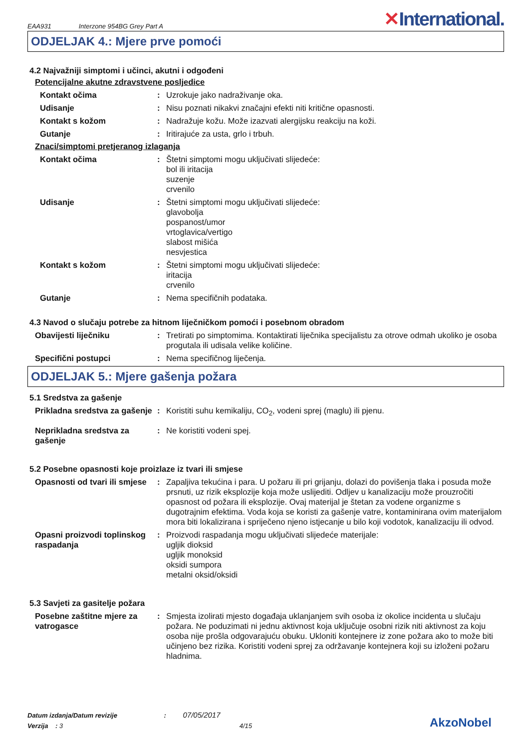EAA931 Interzone 954BG Grey Part A
✕International.
ODJELJAK 4.: Mjere prve pomoći
4.2 Najvažniji simptomi i učinci, akutni i odgođeni
Potencijalne akutne zdravstvene posljedice
Kontakt očima : Uzrokuje jako nadraživanje oka.
Udisanje : Nisu poznati nikakvi značajni efekti niti kritične opasnosti.
Kontakt s kožom : Nadražuje kožu. Može izazvati alergijsku reakciju na koži.
Gutanje : Iritirajuće za usta, grlo i trbuh.
Znaci/simptomi pretjeranog izlaganja
Kontakt očima : Štetni simptomi mogu uključivati slijedeće:
bol ili iritacija
suzenje
crvenilo
Udisanje : Štetni simptomi mogu uključivati slijedeće:
glavobolja
pospanost/umor
vrtoglavica/vertigo
slabost mišića
nesvjestica
Kontakt s kožom : Štetni simptomi mogu uključivati slijedeće:
iritacija
crvenilo
Gutanje : Nema specifičnih podataka.
4.3 Navod o slučaju potrebe za hitnom liječničkom pomoći i posebnom obradom
Obavijesti liječniku : Tretirati po simptomima. Kontaktirati liječnika specijalistu za otrove odmah ukoliko je osoba progutala ili udisala velike količine.
Specifični postupci : Nema specifičnog liječenja.
ODJELJAK 5.: Mjere gašenja požara
5.1 Sredstva za gašenje
Prikladna sredstva za gašenje
: Koristiti suhu kemikaliju, CO<sub>2</sub>, vodeni sprej (maglu) ili pjenu.
Neprikladna sredstva za gašenje
: Ne koristiti vodeni spej.
5.2 Posebne opasnosti koje proizlaze iz tvari ili smjese
Opasnosti od tvari ili smjese
: Zapaljiva tekućina i para. U požaru ili pri grijanju, dolazi do povišenja tlaka i posuda može prsnuti, uz rizik eksplozije koja može uslijediti. Odljev u kanalizaciju može prouzročiti opasnost od požara ili eksplozije. Ovaj materijal je štetan za vodene organizme s dugotrajnim efektima. Voda koja se koristi za gašenje vatre, kontaminirana ovim materijalom mora biti lokalizirana i spriječeno njeno istjecanje u bilo koji vodotok, kanalizaciju ili odvod.
Opasni proizvodi toplinskog raspadanja
: Proizvodi raspadanja mogu uključivati slijedeće materijale:
ugljik dioksid
ugljik monoksid
oksidi sumpora
metalni oksid/oksidi
5.3 Savjeti za gasitelje požara
Posebne zaštitne mjere za vatrogasce
: Smjesta izolirati mjesto događaja uklanjanjem svih osoba iz okolice incidenta u slučaju požara. Ne poduzimati ni jednu aktivnost koja uključuje osobni rizik niti aktivnost za koju osoba nije prošla odgovarajuću obuku. Ukloniti kontejnere iz zone požara ako to može biti učinjeno bez rizika. Koristiti vodeni sprej za održavanje kontejnera koji su izloženi požaru hladnima.
Datum izdanja/Datum revizije : 07/05/2017
Verzija : 3 4/15
AkzoNobel